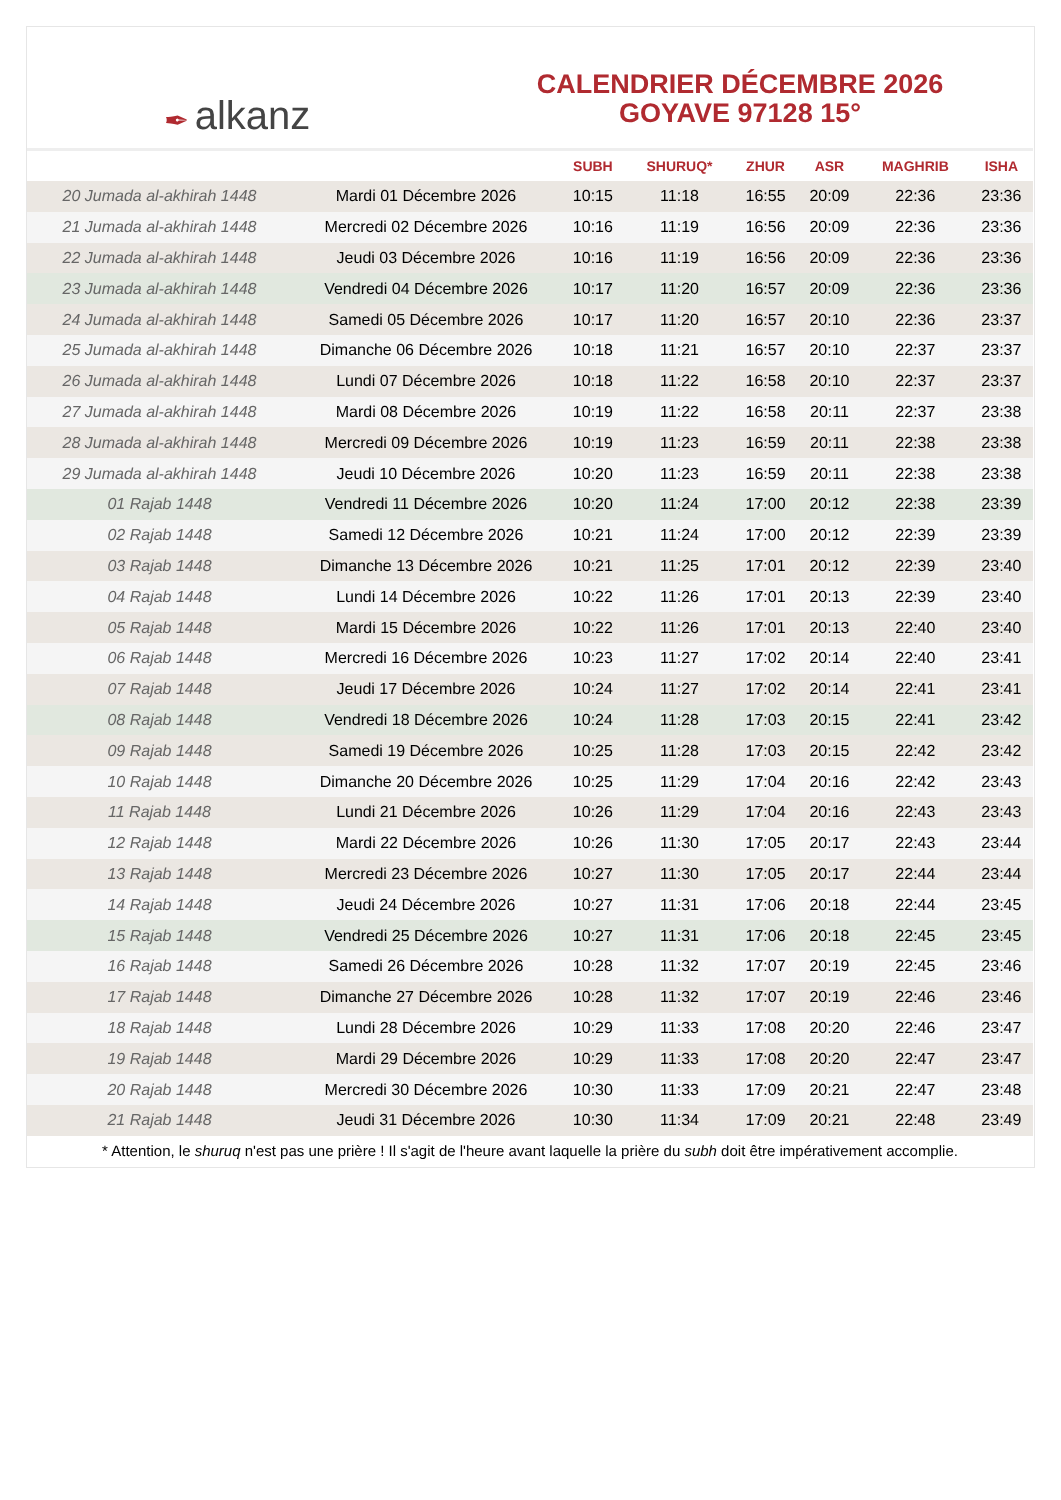✒ alkanz
CALENDRIER DÉCEMBRE 2026
GOYAVE 97128 15°
| | | SUBH | SHURUQ* | ZHUR | ASR | MAGHRIB | ISHA |
| --- | --- | --- | --- | --- | --- | --- | --- |
| 20 Jumada al-akhirah 1448 | Mardi 01 Décembre 2026 | 10:15 | 11:18 | 16:55 | 20:09 | 22:36 | 23:36 |
| 21 Jumada al-akhirah 1448 | Mercredi 02 Décembre 2026 | 10:16 | 11:19 | 16:56 | 20:09 | 22:36 | 23:36 |
| 22 Jumada al-akhirah 1448 | Jeudi 03 Décembre 2026 | 10:16 | 11:19 | 16:56 | 20:09 | 22:36 | 23:36 |
| 23 Jumada al-akhirah 1448 | Vendredi 04 Décembre 2026 | 10:17 | 11:20 | 16:57 | 20:09 | 22:36 | 23:36 |
| 24 Jumada al-akhirah 1448 | Samedi 05 Décembre 2026 | 10:17 | 11:20 | 16:57 | 20:10 | 22:36 | 23:37 |
| 25 Jumada al-akhirah 1448 | Dimanche 06 Décembre 2026 | 10:18 | 11:21 | 16:57 | 20:10 | 22:37 | 23:37 |
| 26 Jumada al-akhirah 1448 | Lundi 07 Décembre 2026 | 10:18 | 11:22 | 16:58 | 20:10 | 22:37 | 23:37 |
| 27 Jumada al-akhirah 1448 | Mardi 08 Décembre 2026 | 10:19 | 11:22 | 16:58 | 20:11 | 22:37 | 23:38 |
| 28 Jumada al-akhirah 1448 | Mercredi 09 Décembre 2026 | 10:19 | 11:23 | 16:59 | 20:11 | 22:38 | 23:38 |
| 29 Jumada al-akhirah 1448 | Jeudi 10 Décembre 2026 | 10:20 | 11:23 | 16:59 | 20:11 | 22:38 | 23:38 |
| 01 Rajab 1448 | Vendredi 11 Décembre 2026 | 10:20 | 11:24 | 17:00 | 20:12 | 22:38 | 23:39 |
| 02 Rajab 1448 | Samedi 12 Décembre 2026 | 10:21 | 11:24 | 17:00 | 20:12 | 22:39 | 23:39 |
| 03 Rajab 1448 | Dimanche 13 Décembre 2026 | 10:21 | 11:25 | 17:01 | 20:12 | 22:39 | 23:40 |
| 04 Rajab 1448 | Lundi 14 Décembre 2026 | 10:22 | 11:26 | 17:01 | 20:13 | 22:39 | 23:40 |
| 05 Rajab 1448 | Mardi 15 Décembre 2026 | 10:22 | 11:26 | 17:01 | 20:13 | 22:40 | 23:40 |
| 06 Rajab 1448 | Mercredi 16 Décembre 2026 | 10:23 | 11:27 | 17:02 | 20:14 | 22:40 | 23:41 |
| 07 Rajab 1448 | Jeudi 17 Décembre 2026 | 10:24 | 11:27 | 17:02 | 20:14 | 22:41 | 23:41 |
| 08 Rajab 1448 | Vendredi 18 Décembre 2026 | 10:24 | 11:28 | 17:03 | 20:15 | 22:41 | 23:42 |
| 09 Rajab 1448 | Samedi 19 Décembre 2026 | 10:25 | 11:28 | 17:03 | 20:15 | 22:42 | 23:42 |
| 10 Rajab 1448 | Dimanche 20 Décembre 2026 | 10:25 | 11:29 | 17:04 | 20:16 | 22:42 | 23:43 |
| 11 Rajab 1448 | Lundi 21 Décembre 2026 | 10:26 | 11:29 | 17:04 | 20:16 | 22:43 | 23:43 |
| 12 Rajab 1448 | Mardi 22 Décembre 2026 | 10:26 | 11:30 | 17:05 | 20:17 | 22:43 | 23:44 |
| 13 Rajab 1448 | Mercredi 23 Décembre 2026 | 10:27 | 11:30 | 17:05 | 20:17 | 22:44 | 23:44 |
| 14 Rajab 1448 | Jeudi 24 Décembre 2026 | 10:27 | 11:31 | 17:06 | 20:18 | 22:44 | 23:45 |
| 15 Rajab 1448 | Vendredi 25 Décembre 2026 | 10:27 | 11:31 | 17:06 | 20:18 | 22:45 | 23:45 |
| 16 Rajab 1448 | Samedi 26 Décembre 2026 | 10:28 | 11:32 | 17:07 | 20:19 | 22:45 | 23:46 |
| 17 Rajab 1448 | Dimanche 27 Décembre 2026 | 10:28 | 11:32 | 17:07 | 20:19 | 22:46 | 23:46 |
| 18 Rajab 1448 | Lundi 28 Décembre 2026 | 10:29 | 11:33 | 17:08 | 20:20 | 22:46 | 23:47 |
| 19 Rajab 1448 | Mardi 29 Décembre 2026 | 10:29 | 11:33 | 17:08 | 20:20 | 22:47 | 23:47 |
| 20 Rajab 1448 | Mercredi 30 Décembre 2026 | 10:30 | 11:33 | 17:09 | 20:21 | 22:47 | 23:48 |
| 21 Rajab 1448 | Jeudi 31 Décembre 2026 | 10:30 | 11:34 | 17:09 | 20:21 | 22:48 | 23:49 |
* Attention, le shuruq n'est pas une prière ! Il s'agit de l'heure avant laquelle la prière du subh doit être impérativement accomplie.